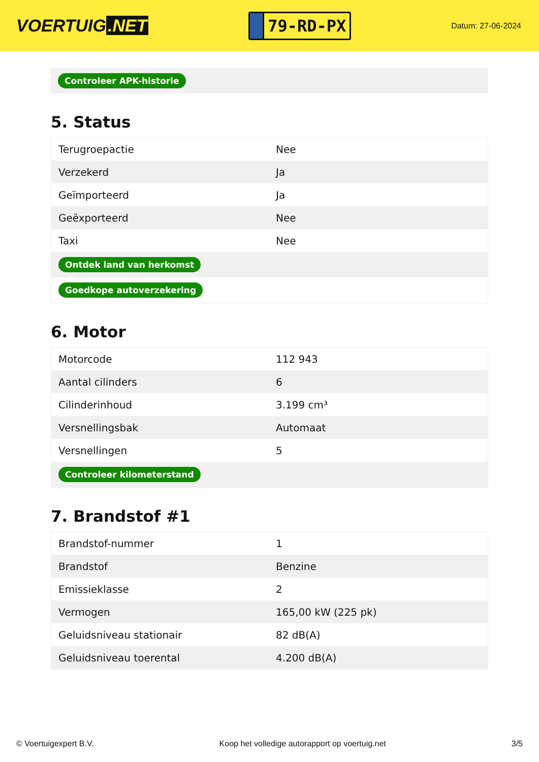VOERTUIG.NET
79-RD-PX
Datum: 27-06-2024
Controleer APK-historie
5. Status
| Terugroepactie | Nee |
| Verzekerd | Ja |
| Geïmporteerd | Ja |
| Geëxporteerd | Nee |
| Taxi | Nee |
| Ontdek land van herkomst | |
| Goedkope autoverzekering | |
6. Motor
| Motorcode | 112 943 |
| Aantal cilinders | 6 |
| Cilinderinhoud | 3.199 cm³ |
| Versnellingsbak | Automaat |
| Versnellingen | 5 |
| Controleer kilometerstand | |
7. Brandstof #1
| Brandstof-nummer | 1 |
| Brandstof | Benzine |
| Emissieklasse | 2 |
| Vermogen | 165,00 kW (225 pk) |
| Geluidsniveau stationair | 82 dB(A) |
| Geluidsniveau toerental | 4.200 dB(A) |
© Voertuigexpert B.V. Koop het volledige autorapport op voertuig.net 3/5